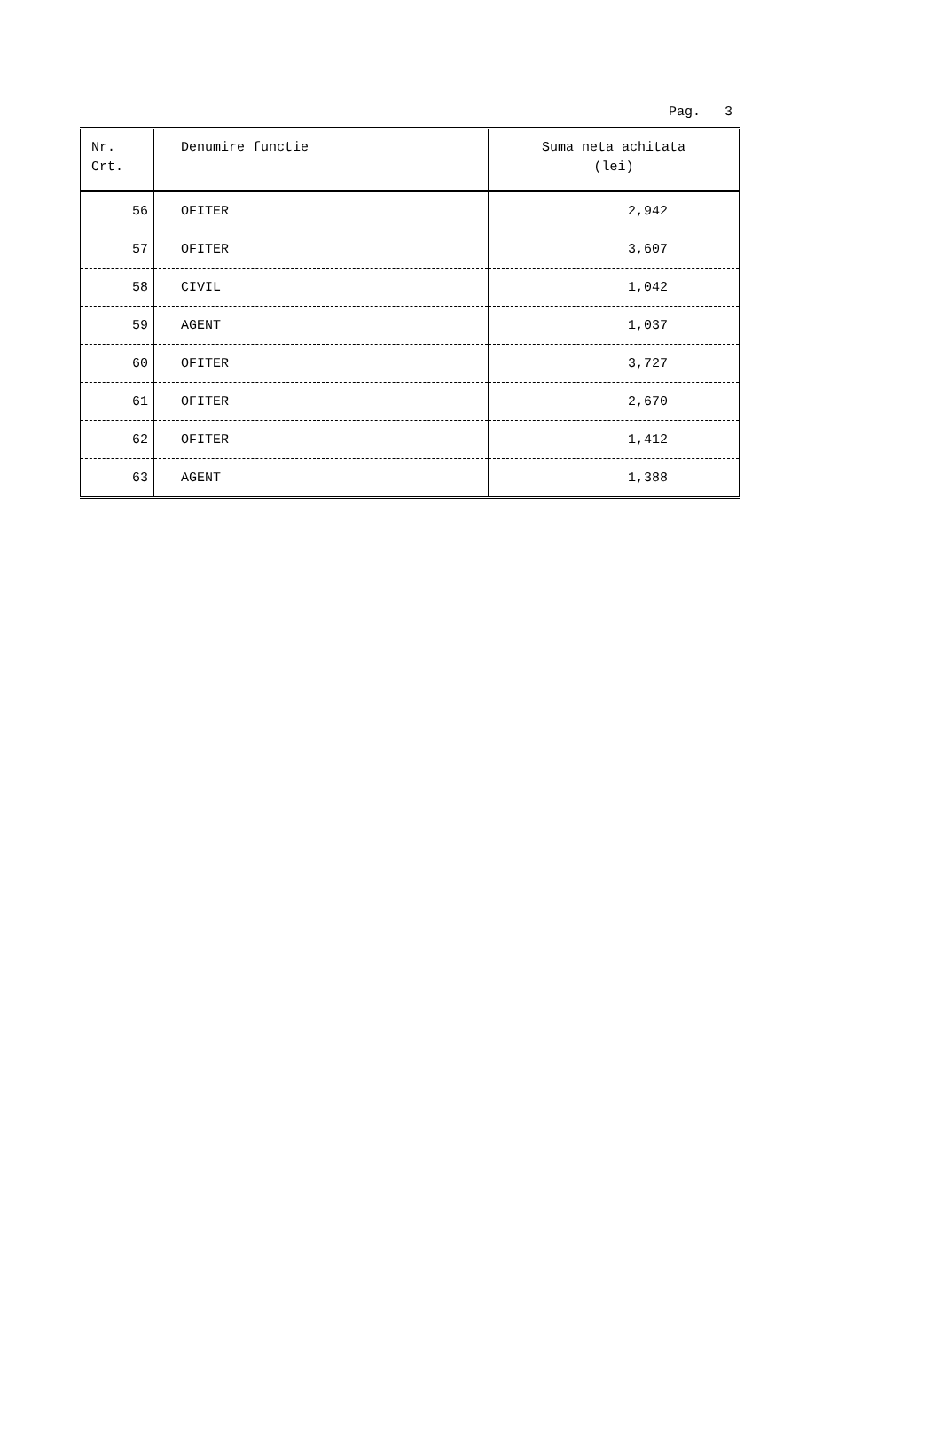Pag. 3
| Nr. Crt. | Denumire functie | Suma neta achitata (lei) |
| --- | --- | --- |
| 56 | OFITER | 2,942 |
| 57 | OFITER | 3,607 |
| 58 | CIVIL | 1,042 |
| 59 | AGENT | 1,037 |
| 60 | OFITER | 3,727 |
| 61 | OFITER | 2,670 |
| 62 | OFITER | 1,412 |
| 63 | AGENT | 1,388 |